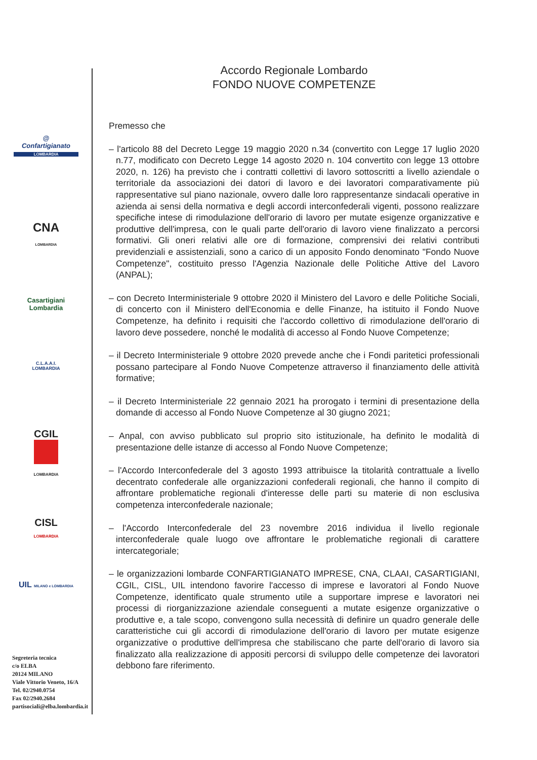@
Confartigianato
LOMBARDIA
CNA
LOMBARDIA
Casartigiani
Lombardia
C.L.A.A.I.
LOMBARDIA
CGIL
LOMBARDIA
CISL
LOMBARDIA
UIL MILANO e LOMBARDIA
Segreteria tecnica
c/o ELBA
20124 MILANO
Viale Vittorio Veneto, 16/A
Tel. 02/2940.0754
Fax 02/2940.2684
partisociali@elba.lombardia.it
Accordo Regionale Lombardo
FONDO NUOVE COMPETENZE
Premesso che
– l'articolo 88 del Decreto Legge 19 maggio 2020 n.34 (convertito con Legge 17 luglio 2020 n.77, modificato con Decreto Legge 14 agosto 2020 n. 104 convertito con legge 13 ottobre 2020, n. 126) ha previsto che i contratti collettivi di lavoro sottoscritti a livello aziendale o territoriale da associazioni dei datori di lavoro e dei lavoratori comparativamente più rappresentative sul piano nazionale, ovvero dalle loro rappresentanze sindacali operative in azienda ai sensi della normativa e degli accordi interconfederali vigenti, possono realizzare specifiche intese di rimodulazione dell'orario di lavoro per mutate esigenze organizzative e produttive dell'impresa, con le quali parte dell'orario di lavoro viene finalizzato a percorsi formativi. Gli oneri relativi alle ore di formazione, comprensivi dei relativi contributi previdenziali e assistenziali, sono a carico di un apposito Fondo denominato "Fondo Nuove Competenze", costituito presso l'Agenzia Nazionale delle Politiche Attive del Lavoro (ANPAL);
– con Decreto Interministeriale 9 ottobre 2020 il Ministero del Lavoro e delle Politiche Sociali, di concerto con il Ministero dell'Economia e delle Finanze, ha istituito il Fondo Nuove Competenze, ha definito i requisiti che l'accordo collettivo di rimodulazione dell'orario di lavoro deve possedere, nonché le modalità di accesso al Fondo Nuove Competenze;
– il Decreto Interministeriale 9 ottobre 2020 prevede anche che i Fondi paritetici professionali possano partecipare al Fondo Nuove Competenze attraverso il finanziamento delle attività formative;
– il Decreto Interministeriale 22 gennaio 2021 ha prorogato i termini di presentazione della domande di accesso al Fondo Nuove Competenze al 30 giugno 2021;
– Anpal, con avviso pubblicato sul proprio sito istituzionale, ha definito le modalità di presentazione delle istanze di accesso al Fondo Nuove Competenze;
– l'Accordo Interconfederale del 3 agosto 1993 attribuisce la titolarità contrattuale a livello decentrato confederale alle organizzazioni confederali regionali, che hanno il compito di affrontare problematiche regionali d'interesse delle parti su materie di non esclusiva competenza interconfederale nazionale;
– l'Accordo Interconfederale del 23 novembre 2016 individua il livello regionale interconfederale quale luogo ove affrontare le problematiche regionali di carattere intercategoriale;
– le organizzazioni lombarde CONFARTIGIANATO IMPRESE, CNA, CLAAI, CASARTIGIANI, CGIL, CISL, UIL intendono favorire l'accesso di imprese e lavoratori al Fondo Nuove Competenze, identificato quale strumento utile a supportare imprese e lavoratori nei processi di riorganizzazione aziendale conseguenti a mutate esigenze organizzative o produttive e, a tale scopo, convengono sulla necessità di definire un quadro generale delle caratteristiche cui gli accordi di rimodulazione dell'orario di lavoro per mutate esigenze organizzative o produttive dell'impresa che stabiliscano che parte dell'orario di lavoro sia finalizzato alla realizzazione di appositi percorsi di sviluppo delle competenze dei lavoratori debbono fare riferimento.